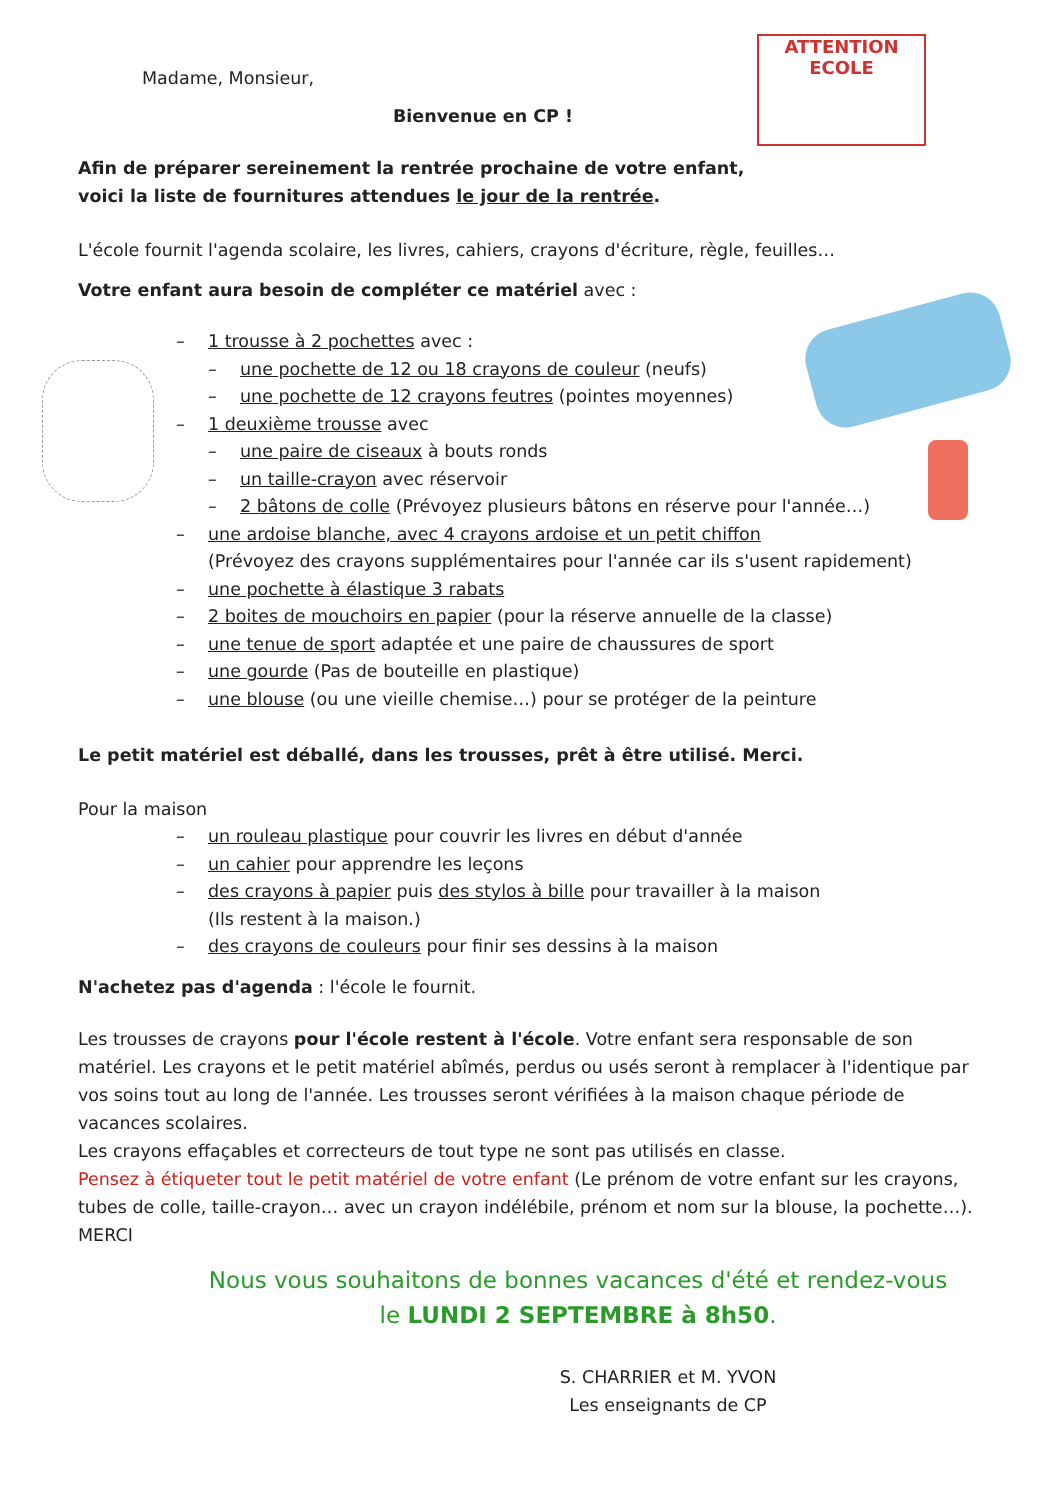ATTENTION
ECOLE
Madame, Monsieur,
Bienvenue en CP !
Afin de préparer sereinement la rentrée prochaine de votre enfant,
voici la liste de fournitures attendues le jour de la rentrée.
L'école fournit l'agenda scolaire, les livres, cahiers, crayons d'écriture, règle, feuilles…
Votre enfant aura besoin de compléter ce matériel avec :
– 1 trousse à 2 pochettes avec :
– une pochette de 12 ou 18 crayons de couleur (neufs)
– une pochette de 12 crayons feutres (pointes moyennes)
– 1 deuxième trousse avec
– une paire de ciseaux à bouts ronds
– un taille-crayon avec réservoir
– 2 bâtons de colle (Prévoyez plusieurs bâtons en réserve pour l'année…)
– une ardoise blanche, avec 4 crayons ardoise et un petit chiffon
(Prévoyez des crayons supplémentaires pour l'année car ils s'usent rapidement)
– une pochette à élastique 3 rabats
– 2 boites de mouchoirs en papier (pour la réserve annuelle de la classe)
– une tenue de sport adaptée et une paire de chaussures de sport
– une gourde (Pas de bouteille en plastique)
– une blouse (ou une vieille chemise…) pour se protéger de la peinture
Le petit matériel est déballé, dans les trousses, prêt à être utilisé. Merci.
Pour la maison
– un rouleau plastique pour couvrir les livres en début d'année
– un cahier pour apprendre les leçons
– des crayons à papier puis des stylos à bille pour travailler à la maison
(Ils restent à la maison.)
– des crayons de couleurs pour finir ses dessins à la maison
N'achetez pas d'agenda : l'école le fournit.
Les trousses de crayons pour l'école restent à l'école. Votre enfant sera responsable de son matériel. Les crayons et le petit matériel abîmés, perdus ou usés seront à remplacer à l'identique par vos soins tout au long de l'année. Les trousses seront vérifiées à la maison chaque période de vacances scolaires.
Les crayons effaçables et correcteurs de tout type ne sont pas utilisés en classe.
Pensez à étiqueter tout le petit matériel de votre enfant (Le prénom de votre enfant sur les crayons, tubes de colle, taille-crayon… avec un crayon indélébile, prénom et nom sur la blouse, la pochette…). MERCI
Nous vous souhaitons de bonnes vacances d'été et rendez-vous le LUNDI 2 SEPTEMBRE à 8h50.
S. CHARRIER et M. YVON
Les enseignants de CP